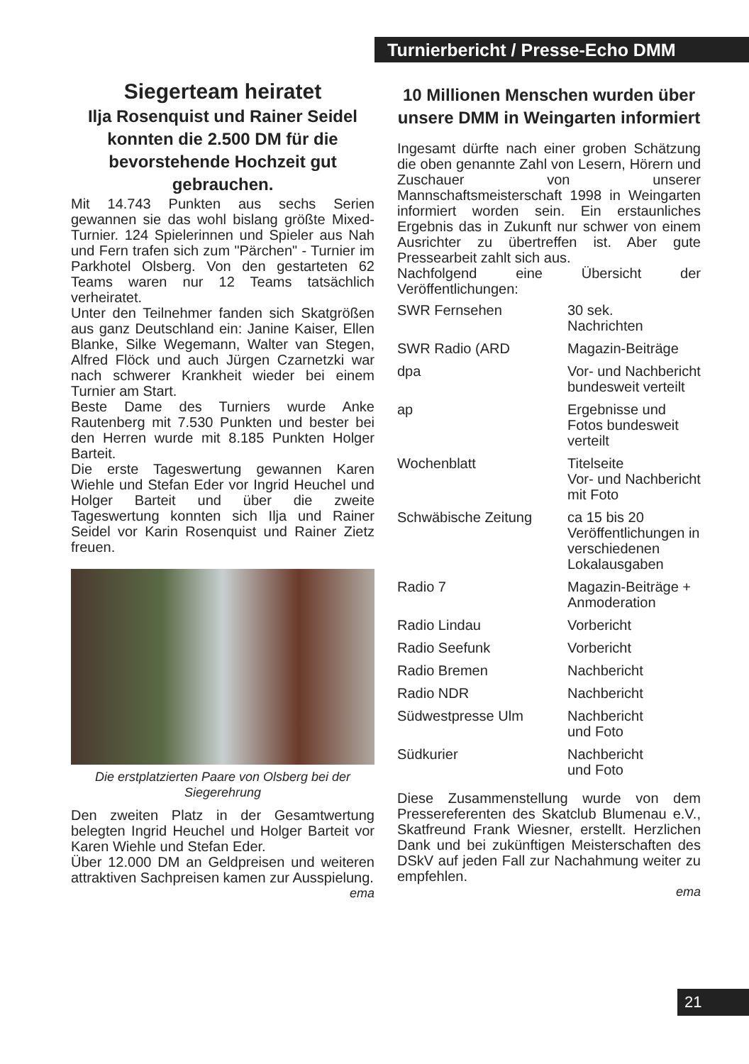Turnierbericht / Presse-Echo DMM
Siegerteam heiratet
Ilja Rosenquist und Rainer Seidel konnten die 2.500 DM für die bevorstehende Hochzeit gut gebrauchen.
Mit 14.743 Punkten aus sechs Serien gewannen sie das wohl bislang größte Mixed-Turnier. 124 Spielerinnen und Spieler aus Nah und Fern trafen sich zum "Pärchen" - Turnier im Parkhotel Olsberg. Von den gestarteten 62 Teams waren nur 12 Teams tatsächlich verheiratet.
Unter den Teilnehmer fanden sich Skatgrößen aus ganz Deutschland ein: Janine Kaiser, Ellen Blanke, Silke Wegemann, Walter van Stegen, Alfred Flöck und auch Jürgen Czarnetzki war nach schwerer Krankheit wieder bei einem Turnier am Start.
Beste Dame des Turniers wurde Anke Rautenberg mit 7.530 Punkten und bester bei den Herren wurde mit 8.185 Punkten Holger Barteit.
Die erste Tageswertung gewannen Karen Wiehle und Stefan Eder vor Ingrid Heuchel und Holger Barteit und über die zweite Tageswertung konnten sich Ilja und Rainer Seidel vor Karin Rosenquist und Rainer Zietz freuen.
Die erstplatzierten Paare von Olsberg bei der Siegerehrung
Den zweiten Platz in der Gesamtwertung belegten Ingrid Heuchel und Holger Barteit vor Karen Wiehle und Stefan Eder.
Über 12.000 DM an Geldpreisen und weiteren attraktiven Sachpreisen kamen zur Ausspielung.
ema
10 Millionen Menschen wurden über unsere DMM in Weingarten informiert
Ingesamt dürfte nach einer groben Schätzung die oben genannte Zahl von Lesern, Hörern und Zuschauer von unserer Mannschaftsmeisterschaft 1998 in Weingarten informiert worden sein. Ein erstaunliches Ergebnis das in Zukunft nur schwer von einem Ausrichter zu übertreffen ist. Aber gute Pressearbeit zahlt sich aus.
Nachfolgend eine Übersicht der Veröffentlichungen:
| SWR Fernsehen | 30 sek. Nachrichten |
| SWR Radio (ARD | Magazin-Beiträge |
| dpa | Vor- und Nachbericht bundesweit verteilt |
| ap | Ergebnisse und Fotos bundesweit verteilt |
| Wochenblatt | Titelseite Vor- und Nachbericht mit Foto |
| Schwäbische Zeitung | ca 15 bis 20 Veröffentlichungen in verschiedenen Lokalausgaben |
| Radio 7 | Magazin-Beiträge + Anmoderation |
| Radio Lindau | Vorbericht |
| Radio Seefunk | Vorbericht |
| Radio Bremen | Nachbericht |
| Radio NDR | Nachbericht |
| Südwestpresse Ulm | Nachbericht und Foto |
| Südkurier | Nachbericht und Foto |
Diese Zusammenstellung wurde von dem Pressereferenten des Skatclub Blumenau e.V., Skatfreund Frank Wiesner, erstellt. Herzlichen Dank und bei zukünftigen Meisterschaften des DSkV auf jeden Fall zur Nachahmung weiter zu empfehlen.
ema
21